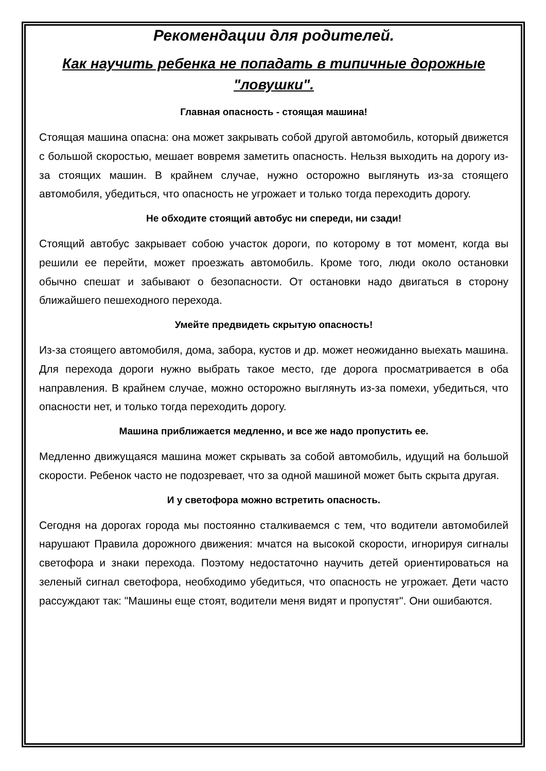Рекомендации для родителей.
Как научить ребенка не попадать в типичные дорожные "ловушки".
Главная опасность - стоящая машина!
Стоящая машина опасна: она может закрывать собой другой автомобиль, который движется с большой скоростью, мешает вовремя заметить опасность. Нельзя выходить на дорогу из-за стоящих машин. В крайнем случае, нужно осторожно выглянуть из-за стоящего автомобиля, убедиться, что опасность не угрожает и только тогда переходить дорогу.
Не обходите стоящий автобус ни спереди, ни сзади!
Стоящий автобус закрывает собою участок дороги, по которому в тот момент, когда вы решили ее перейти, может проезжать автомобиль. Кроме того, люди около остановки обычно спешат и забывают о безопасности. От остановки надо двигаться в сторону ближайшего пешеходного перехода.
Умейте предвидеть скрытую опасность!
Из-за стоящего автомобиля, дома, забора, кустов и др. может неожиданно выехать машина. Для перехода дороги нужно выбрать такое место, где дорога просматривается в оба направления. В крайнем случае, можно осторожно выглянуть из-за помехи, убедиться, что опасности нет, и только тогда переходить дорогу.
Машина приближается медленно, и все же надо пропустить ее.
Медленно движущаяся машина может скрывать за собой автомобиль, идущий на большой скорости. Ребенок часто не подозревает, что за одной машиной может быть скрыта другая.
И у светофора можно встретить опасность.
Сегодня на дорогах города мы постоянно сталкиваемся с тем, что водители автомобилей нарушают Правила дорожного движения: мчатся на высокой скорости, игнорируя сигналы светофора и знаки перехода. Поэтому недостаточно научить детей ориентироваться на зеленый сигнал светофора, необходимо убедиться, что опасность не угрожает. Дети часто рассуждают так: "Машины еще стоят, водители меня видят и пропустят". Они ошибаются.